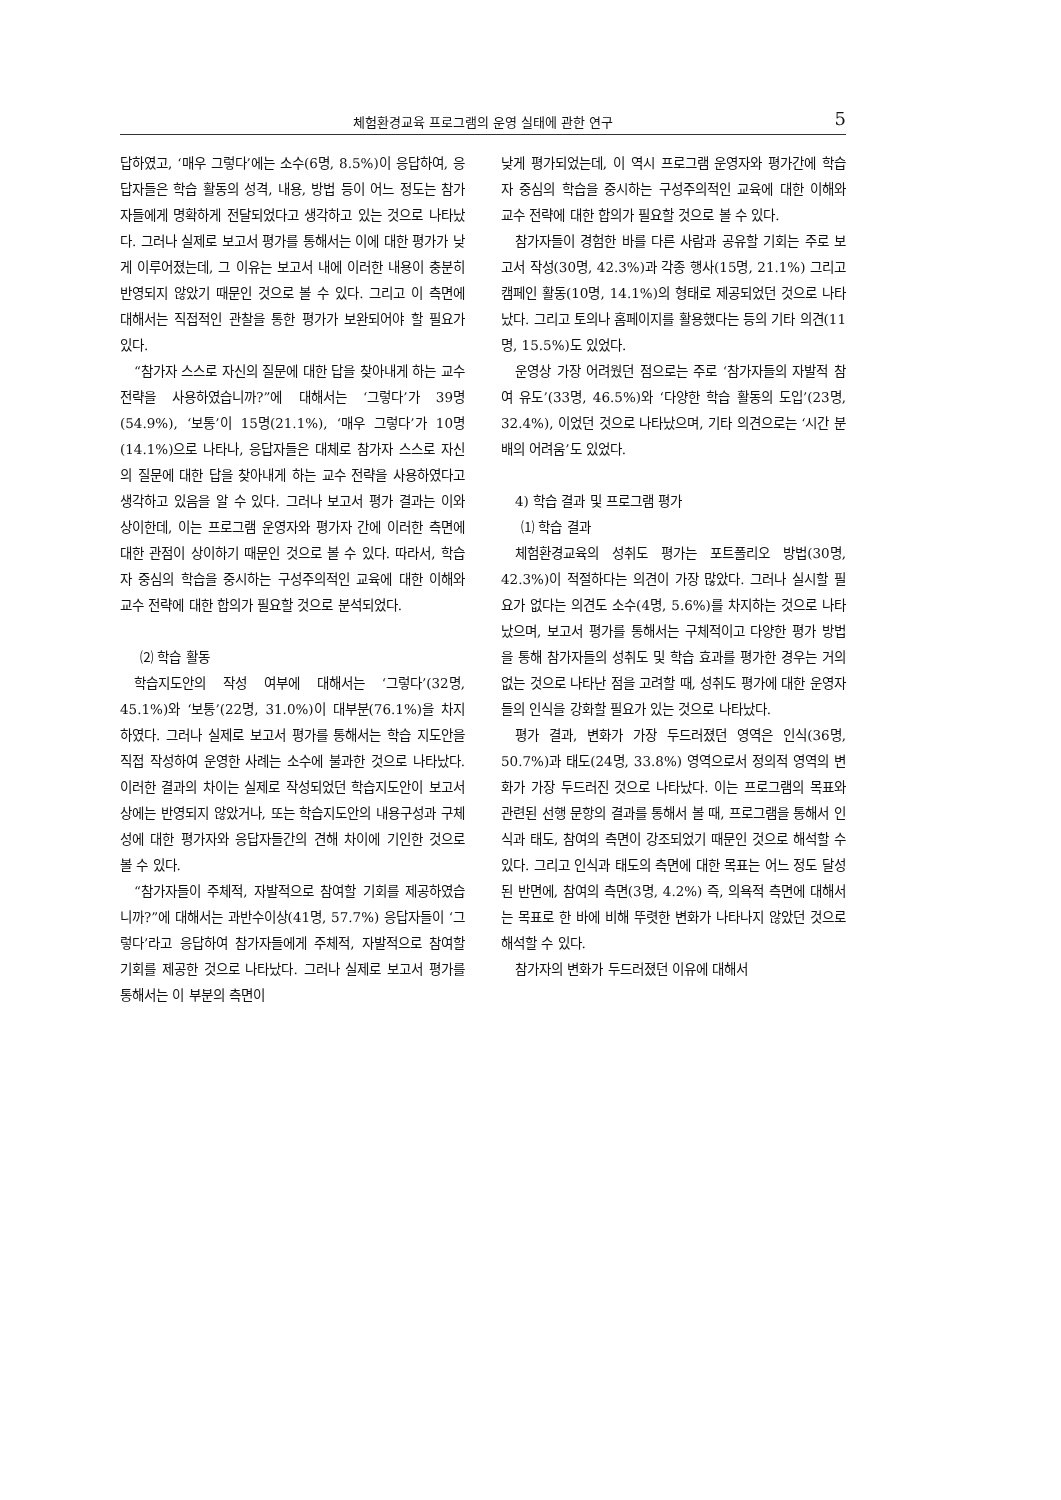체험환경교육 프로그램의 운영 실태에 관한 연구 5
답하였고, ‘매우 그렇다’에는 소수(6명, 8.5%)이 응답하여, 응답자들은 학습 활동의 성격, 내용, 방법 등이 어느 정도는 참가자들에게 명확하게 전달되었다고 생각하고 있는 것으로 나타났다. 그러나 실제로 보고서 평가를 통해서는 이에 대한 평가가 낮게 이루어졌는데, 그 이유는 보고서 내에 이러한 내용이 충분히 반영되지 않았기 때문인 것으로 볼 수 있다. 그리고 이 측면에 대해서는 직접적인 관찰을 통한 평가가 보완되어야 할 필요가 있다.
“참가자 스스로 자신의 질문에 대한 답을 찾아내게 하는 교수 전략을 사용하였습니까?”에 대해서는 ‘그렇다’가 39명(54.9%), ‘보통’이 15명(21.1%), ‘매우 그렇다’가 10명(14.1%)으로 나타나, 응답자들은 대체로 참가자 스스로 자신의 질문에 대한 답을 찾아내게 하는 교수 전략을 사용하였다고 생각하고 있음을 알 수 있다. 그러나 보고서 평가 결과는 이와 상이한데, 이는 프로그램 운영자와 평가자 간에 이러한 측면에 대한 관점이 상이하기 때문인 것으로 볼 수 있다. 따라서, 학습자 중심의 학습을 중시하는 구성주의적인 교육에 대한 이해와 교수 전략에 대한 합의가 필요할 것으로 분석되었다.
⑵ 학습 활동
학습지도안의 작성 여부에 대해서는 ‘그렇다’(32명, 45.1%)와 ‘보통’(22명, 31.0%)이 대부분(76.1%)을 차지하였다. 그러나 실제로 보고서 평가를 통해서는 학습 지도안을 직접 작성하여 운영한 사례는 소수에 불과한 것으로 나타났다. 이러한 결과의 차이는 실제로 작성되었던 학습지도안이 보고서 상에는 반영되지 않았거나, 또는 학습지도안의 내용구성과 구체성에 대한 평가자와 응답자들간의 견해 차이에 기인한 것으로 볼 수 있다.
“참가자들이 주체적, 자발적으로 참여할 기회를 제공하였습니까?”에 대해서는 과반수이상(41명, 57.7%) 응답자들이 ‘그렇다’라고 응답하여 참가자들에게 주체적, 자발적으로 참여할 기회를 제공한 것으로 나타났다. 그러나 실제로 보고서 평가를 통해서는 이 부분의 측면이
낮게 평가되었는데, 이 역시 프로그램 운영자와 평가간에 학습자 중심의 학습을 중시하는 구성주의적인 교육에 대한 이해와 교수 전략에 대한 합의가 필요할 것으로 볼 수 있다.
참가자들이 경험한 바를 다른 사람과 공유할 기회는 주로 보고서 작성(30명, 42.3%)과 각종 행사(15명, 21.1%) 그리고 캠페인 활동(10명, 14.1%)의 형태로 제공되었던 것으로 나타났다. 그리고 토의나 홈페이지를 활용했다는 등의 기타 의견(11명, 15.5%)도 있었다.
운영상 가장 어려웠던 점으로는 주로 ‘참가자들의 자발적 참여 유도’(33명, 46.5%)와 ‘다양한 학습 활동의 도입’(23명, 32.4%), 이었던 것으로 나타났으며, 기타 의견으로는 ‘시간 분배의 어려움’도 있었다.
4) 학습 결과 및 프로그램 평가
⑴ 학습 결과
체험환경교육의 성취도 평가는 포트폴리오 방법(30명, 42.3%)이 적절하다는 의견이 가장 많았다. 그러나 실시할 필요가 없다는 의견도 소수(4명, 5.6%)를 차지하는 것으로 나타났으며, 보고서 평가를 통해서는 구체적이고 다양한 평가 방법을 통해 참가자들의 성취도 및 학습 효과를 평가한 경우는 거의 없는 것으로 나타난 점을 고려할 때, 성취도 평가에 대한 운영자들의 인식을 강화할 필요가 있는 것으로 나타났다.
평가 결과, 변화가 가장 두드러졌던 영역은 인식(36명, 50.7%)과 태도(24명, 33.8%) 영역으로서 정의적 영역의 변화가 가장 두드러진 것으로 나타났다. 이는 프로그램의 목표와 관련된 선행 문항의 결과를 통해서 볼 때, 프로그램을 통해서 인식과 태도, 참여의 측면이 강조되었기 때문인 것으로 해석할 수 있다. 그리고 인식과 태도의 측면에 대한 목표는 어느 정도 달성된 반면에, 참여의 측면(3명, 4.2%) 즉, 의욕적 측면에 대해서는 목표로 한 바에 비해 뚜렷한 변화가 나타나지 않았던 것으로 해석할 수 있다.
참가자의 변화가 두드러졌던 이유에 대해서